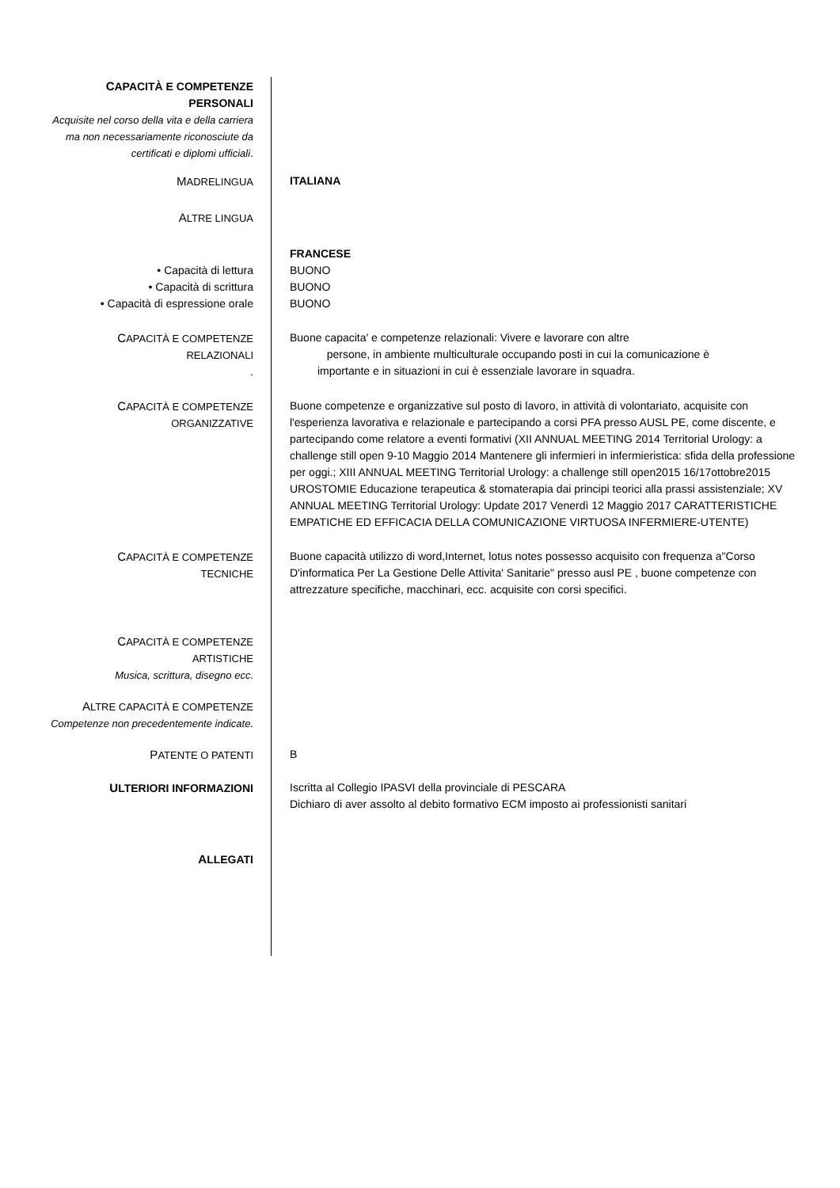CAPACITÀ E COMPETENZE
PERSONALI
Acquisite nel corso della vita e della carriera ma non necessariamente riconosciute da certificati e diplomi ufficiali.
MADRELINGUA ITALIANA
ALTRE LINGUA
FRANCESE
• Capacità di lettura BUONO
• Capacità di scrittura BUONO
• Capacità di espressione orale
BUONO
CAPACITÀ E COMPETENZE
RELAZIONALI
.
Buone capacita' e competenze relazionali: Vivere e lavorare con altre
persone, in ambiente multiculturale occupando posti in cui la comunicazione è
importante e in situazioni in cui è essenziale lavorare in squadra.
CAPACITÀ E COMPETENZE
ORGANIZZATIVE
Buone competenze e organizzative sul posto di lavoro, in attività di volontariato, acquisite con l'esperienza lavorativa e relazionale e partecipando a corsi PFA presso AUSL PE, come discente, e partecipando come relatore a eventi formativi (XII ANNUAL MEETING 2014 Territorial Urology: a challenge still open 9-10 Maggio 2014 Mantenere gli infermieri in infermieristica: sfida della professione per oggi.; XIII ANNUAL MEETING Territorial Urology: a challenge still open2015 16/17ottobre2015 UROSTOMIE Educazione terapeutica & stomaterapia dai principi teorici alla prassi assistenziale; XV ANNUAL MEETING Territorial Urology: Update 2017 Venerdì 12 Maggio 2017 CARATTERISTICHE EMPATICHE ED EFFICACIA DELLA COMUNICAZIONE VIRTUOSA INFERMIERE-UTENTE)
CAPACITÀ E COMPETENZE
TECNICHE
Buone capacità utilizzo di word,Internet, lotus notes possesso acquisito con frequenza a"Corso D'informatica Per La Gestione Delle Attivita' Sanitarie" presso ausl PE , buone competenze con attrezzature specifiche, macchinari, ecc. acquisite con corsi specifici.
CAPACITÀ E COMPETENZE
ARTISTICHE
Musica, scrittura, disegno ecc.
ALTRE CAPACITÀ E COMPETENZE
Competenze non precedentemente indicate.
PATENTE O PATENTI B
ULTERIORI INFORMAZIONI Iscritta al Collegio IPASVI della provinciale di PESCARA
Dichiaro di aver assolto al debito formativo ECM imposto ai professionisti sanitari
ALLEGATI